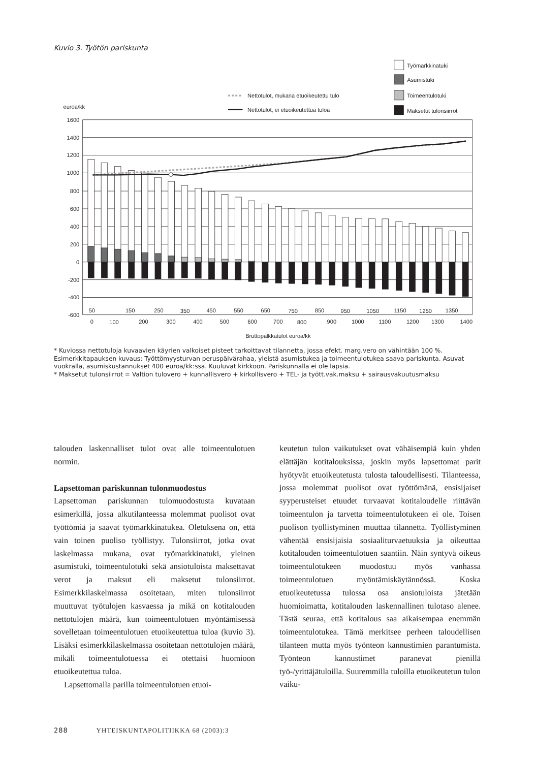Kuvio 3. Työtön pariskunta
1600
1400
1200
1000
800
600
400
200
0
-200
-400
-600
euroa/kk
50
150
250
350
450
550
650
750
850
950
1050
1150
1250
1350
0
100
200
300
400
500
600
700
800
900
1000
1100
1200
1300
1400
Bruttopalkkatulot euroa/kk
Nettotulot, mukana etuoikeutettu tulo
Nettotulot, ei etuoikeutettua tuloa
Työmarkkinatuki
Asumistuki
Toimeentulotuki
Maksetut tulonsiirrot
* Kuviossa nettotuloja kuvaavien käyrien valkoiset pisteet tarkoittavat tilannetta, jossa efekt. marg.vero on vähintään 100 %.
Esimerkkitapauksen kuvaus: Työttömyysturvan peruspäivärahaa, yleistä asumistukea ja toimeentulotukea saava pariskunta. Asuvat vuokralla, asumiskustannukset 400 euroa/kk:ssa. Kuuluvat kirkkoon. Pariskunnalla ei ole lapsia.
* Maksetut tulonsiirrot = Valtion tulovero + kunnallisvero + kirkollisvero + TEL- ja tyött.vak.maksu + sairausvakuutusmaksu
talouden laskennalliset tulot ovat alle toimeentulotuen normin.
Lapsettoman pariskunnan tulonmuodostus
Lapsettoman pariskunnan tulomuodostusta kuvataan esimerkillä, jossa alkutilanteessa molemmat puolisot ovat työttömiä ja saavat työmarkkinatukea. Oletuksena on, että vain toinen puoliso työllistyy. Tulonsiirrot, jotka ovat laskelmassa mukana, ovat työmarkkinatuki, yleinen asumistuki, toimeentulotuki sekä ansiotuloista maksettavat verot ja maksut eli maksetut tulonsiirrot. Esimerkkilaskelmassa osoitetaan, miten tulonsiirrot muuttuvat työtulojen kasvaessa ja mikä on kotitalouden nettotulojen määrä, kun toimeentulotuen myöntämisessä sovelletaan toimeentulotuen etuoikeutettua tuloa (kuvio 3). Lisäksi esimerkkilaskelmassa osoitetaan nettotulojen määrä, mikäli toimeentulotuessa ei otettaisi huomioon etuoikeutettua tuloa.
Lapsettomalla parilla toimeentulotuen etuoi-
keutetun tulon vaikutukset ovat vähäisempiä kuin yhden elättäjän kotitalouksissa, joskin myös lapsettomat parit hyötyvät etuoikeutetusta tulosta taloudellisesti. Tilanteessa, jossa molemmat puolisot ovat työttömänä, ensisijaiset syyperusteiset etuudet turvaavat kotitaloudelle riittävän toimeentulon ja tarvetta toimeentulotukeen ei ole. Toisen puolison työllistyminen muuttaa tilannetta. Työllistyminen vähentää ensisijaisia sosiaaliturvaetuuksia ja oikeuttaa kotitalouden toimeentulotuen saantiin. Näin syntyvä oikeus toimeentulotukeen muodostuu myös vanhassa toimeentulotuen myöntämiskäytännössä. Koska etuoikeutetussa tulossa osa ansiotuloista jätetään huomioimatta, kotitalouden laskennallinen tulotaso alenee. Tästä seuraa, että kotitalous saa aikaisempaa enemmän toimeentulotukea. Tämä merkitsee perheen taloudellisen tilanteen mutta myös työnteon kannustimien parantumista. Työnteon kannustimet paranevat pienillä työ-/yrittäjätuloilla. Suuremmilla tuloilla etuoikeutetun tulon vaiku-
288 YHTEISKUNTAPOLITIIKKA 68 (2003):3